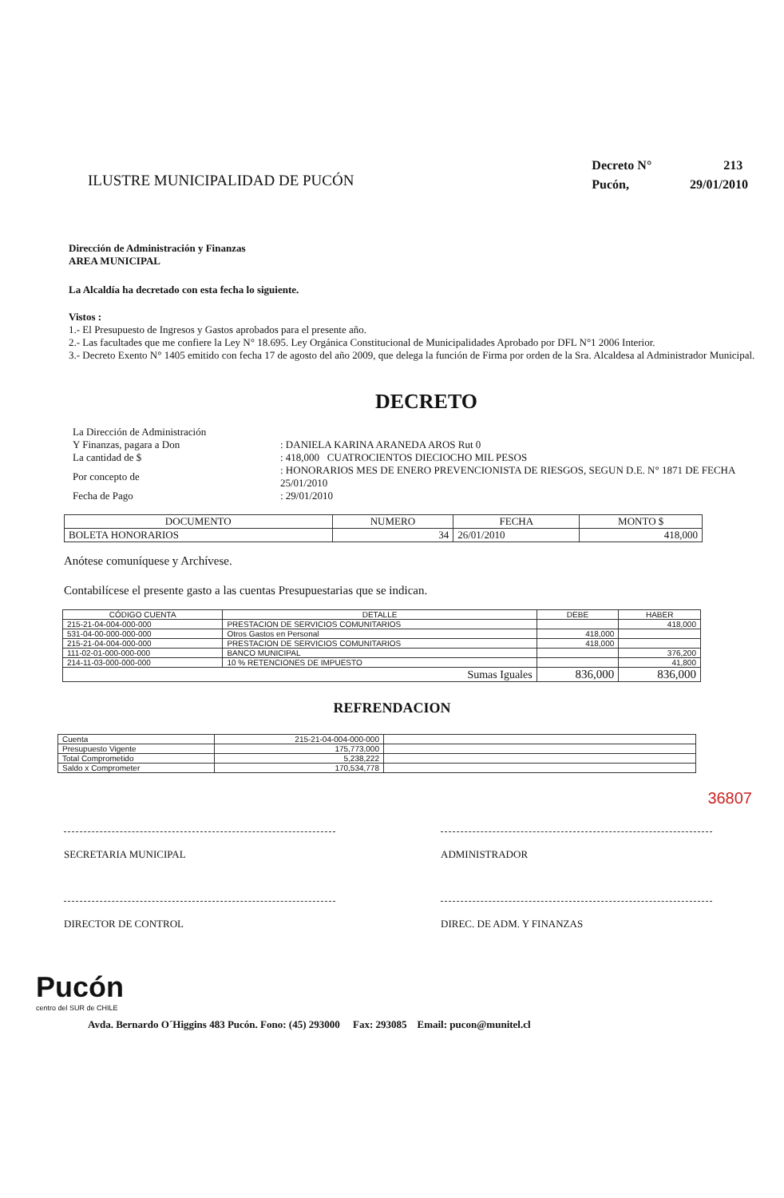ILUSTRE MUNICIPALIDAD DE PUCÓN
Decreto N° 213
Pucón, 29/01/2010
Dirección de Administración y Finanzas
AREA MUNICIPAL
La Alcaldía ha decretado con esta fecha lo siguiente.
Vistos :
1.- El Presupuesto de Ingresos y Gastos aprobados para el presente año.
2.- Las facultades que me confiere la Ley N° 18.695. Ley Orgánica Constitucional de Municipalidades Aprobado por DFL N°1 2006 Interior.
3.- Decreto Exento N° 1405 emitido con fecha 17 de agosto del año 2009, que delega la función de Firma por orden de la Sra. Alcaldesa al Administrador Municipal.
DECRETO
| La Dirección de Administración | |
| Y Finanzas, pagara a Don | : DANIELA KARINA ARANEDA AROS Rut 0 |
| La cantidad de $ | : 418,000 CUATROCIENTOS DIECIOCHO MIL PESOS |
| Por concepto de | : HONORARIOS MES DE ENERO PREVENCIONISTA DE RIESGOS, SEGUN D.E. N° 1871 DE FECHA 25/01/2010 |
| Fecha de Pago | : 29/01/2010 |
| DOCUMENTO | NUMERO | FECHA | MONTO $ |
| --- | --- | --- | --- |
| BOLETA HONORARIOS | 34 | 26/01/2010 | 418,000 |
Anótese comuníquese y Archívese.
Contabilícese el presente gasto a las cuentas Presupuestarias que se indican.
| CÓDIGO CUENTA | DETALLE | DEBE | HABER |
| --- | --- | --- | --- |
| 215-21-04-004-000-000 | PRESTACION DE SERVICIOS COMUNITARIOS | | 418,000 |
| 531-04-00-000-000-000 | Otros Gastos en Personal | 418,000 | |
| 215-21-04-004-000-000 | PRESTACION DE SERVICIOS COMUNITARIOS | 418,000 | |
| 111-02-01-000-000-000 | BANCO MUNICIPAL | | 376,200 |
| 214-11-03-000-000-000 | 10 % RETENCIONES DE IMPUESTO | | 41,800 |
| Sumas Iguales | | 836,000 | 836,000 |
REFRENDACION
| Cuenta | 215-21-04-004-000-000 | |
| Presupuesto Vigente | 175,773,000 | |
| Total Comprometido | 5,238,222 | |
| Saldo x Comprometer | 170,534,778 | |
36807
SECRETARIA MUNICIPAL ADMINISTRADOR
DIRECTOR DE CONTROL DIREC. DE ADM. Y FINANZAS
Pucón
centro del SUR de CHILE
Avda. Bernardo O´Higgins 483 Pucón. Fono: (45) 293000 Fax: 293085 Email: pucon@munitel.cl